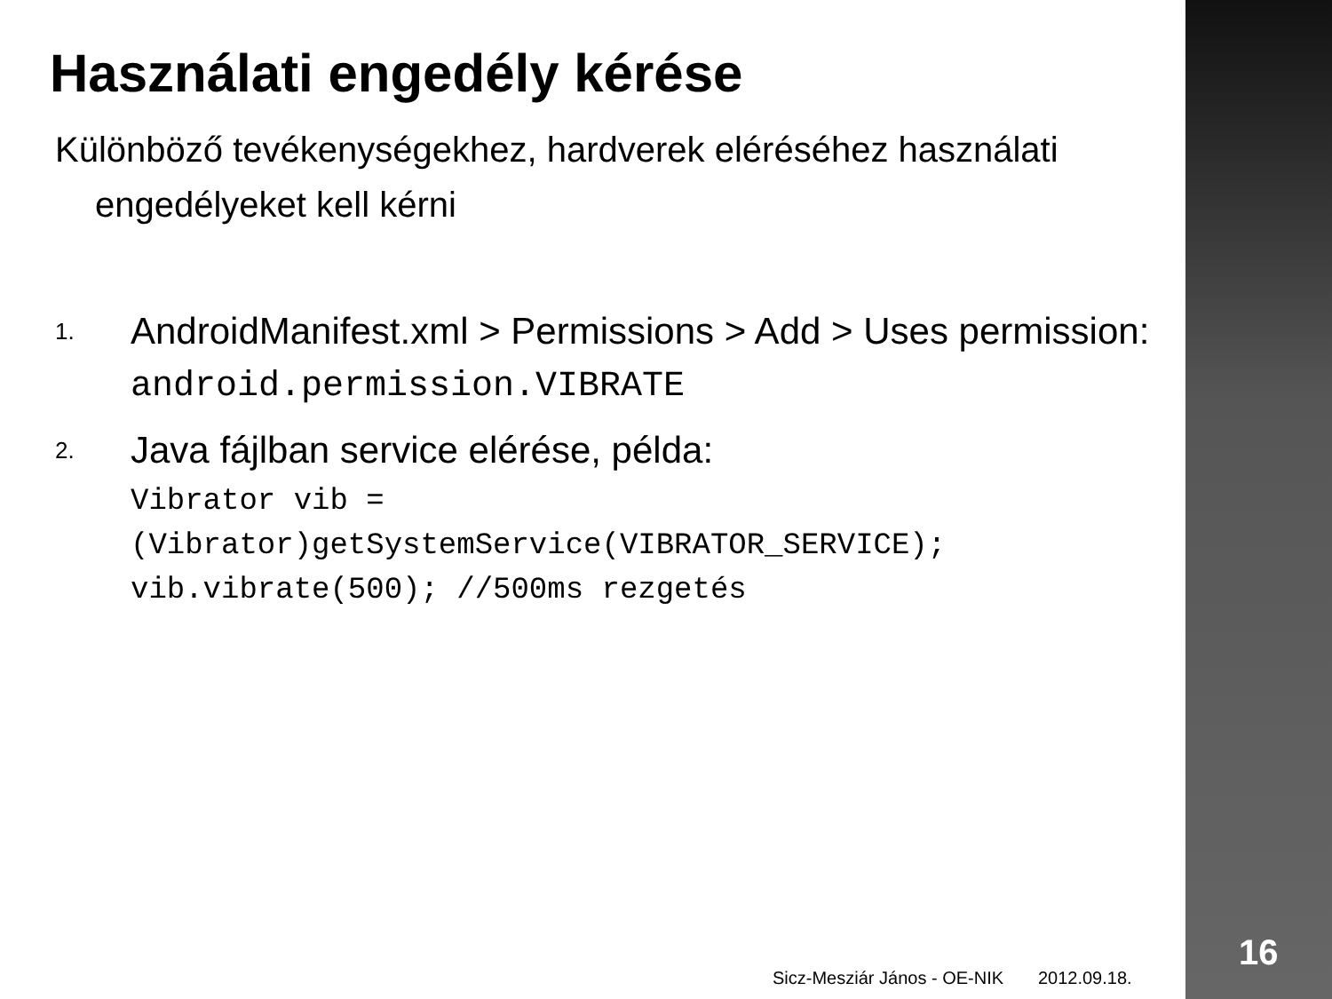Használati engedély kérése
Különböző tevékenységekhez, hardverek eléréséhez használati engedélyeket kell kérni
1.
AndroidManifest.xml > Permissions > Add > Uses permission:
android.permission.VIBRATE
2.
Java fájlban service elérése, példa:
Vibrator vib =
(Vibrator)getSystemService(VIBRATOR_SERVICE);
vib.vibrate(500); //500ms rezgetés
Sicz-Mesziár János - OE-NIK 2012.09.18.
16